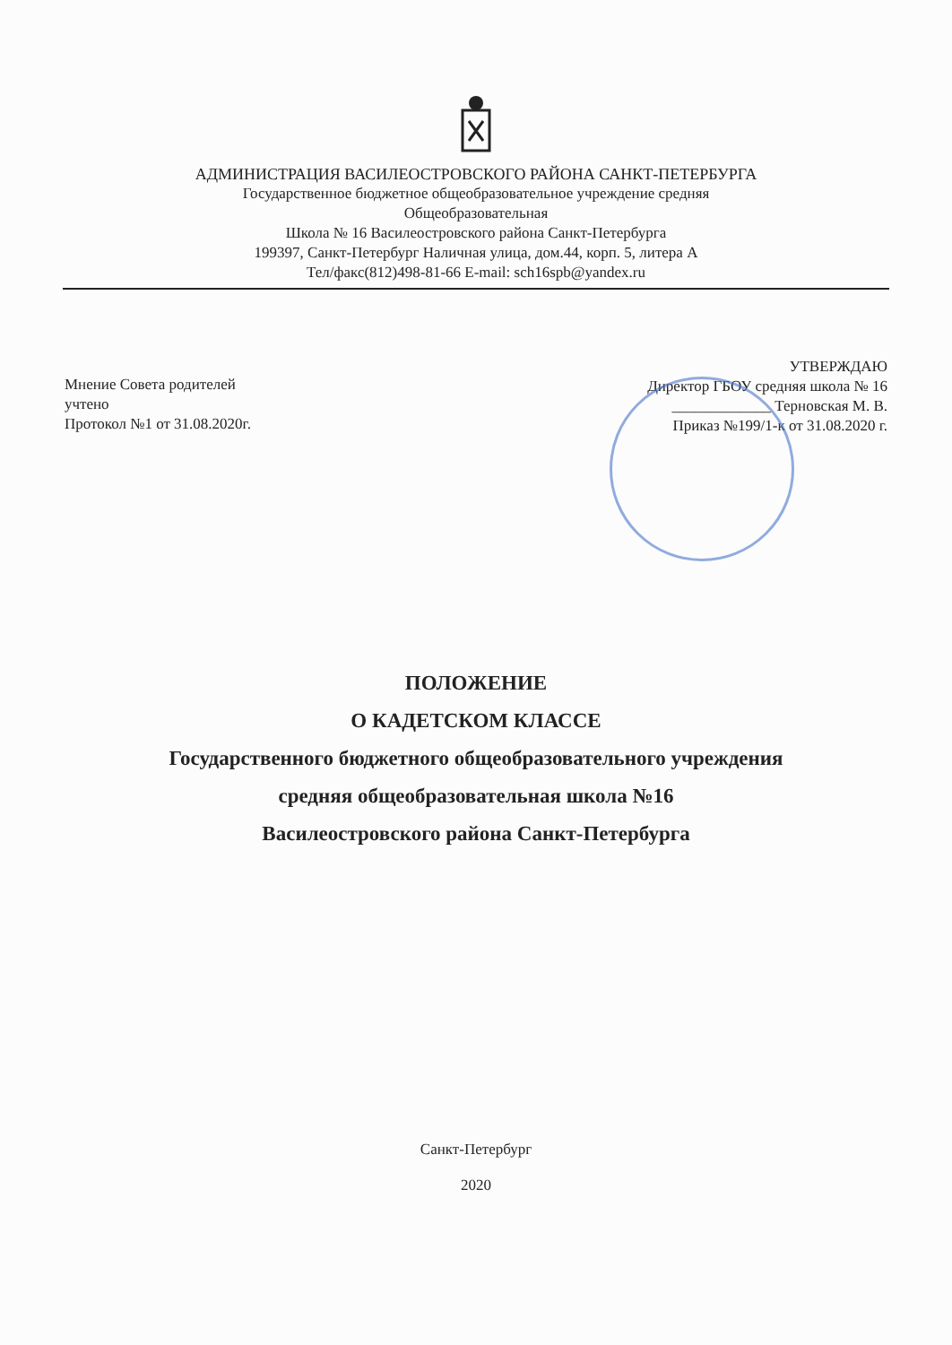АДМИНИСТРАЦИЯ ВАСИЛЕОСТРОВСКОГО РАЙОНА САНКТ-ПЕТЕРБУРГА
Государственное бюджетное общеобразовательное учреждение средняя
Общеобразовательная
Школа № 16 Василеостровского района Санкт-Петербурга
199397, Санкт-Петербург Наличная улица, дом.44, корп. 5, литера А
Тел/факс(812)498-81-66 E-mail: sch16spb@yandex.ru
Мнение Совета родителей
учтено
Протокол №1 от 31.08.2020г.
УТВЕРЖДАЮ
Директор ГБОУ средняя школа № 16
_____________ Терновская М. В.
Приказ №199/1-к от 31.08.2020 г.
ПОЛОЖЕНИЕ
О КАДЕТСКОМ КЛАССЕ
Государственного бюджетного общеобразовательного учреждения
средняя общеобразовательная школа №16
Василеостровского района Санкт-Петербурга
Санкт-Петербург
2020